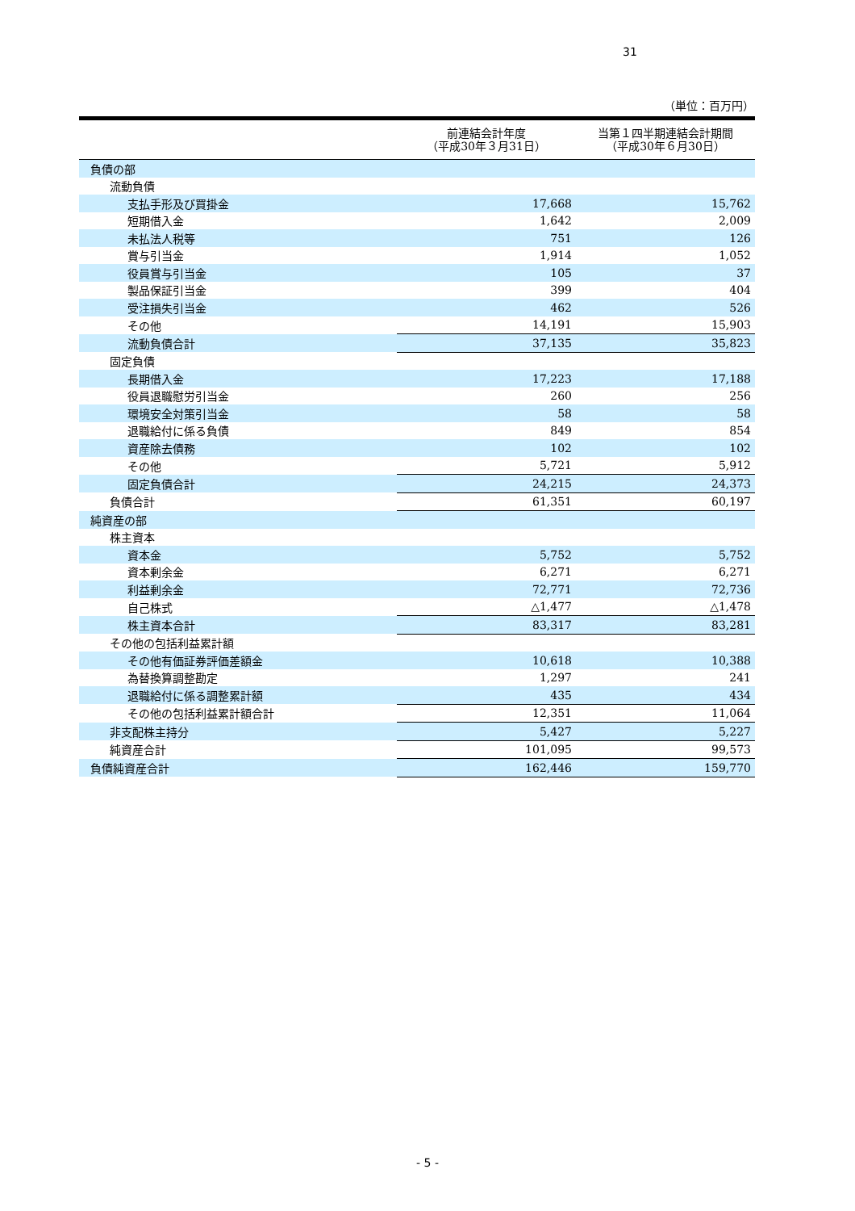31
（単位：百万円）
| | 前連結会計年度 （平成30年３月31日） | 当第１四半期連結会計期間 （平成30年６月30日） |
| --- | --- | --- |
| 負債の部 | | |
| 流動負債 | | |
| 支払手形及び買掛金 | 17,668 | 15,762 |
| 短期借入金 | 1,642 | 2,009 |
| 未払法人税等 | 751 | 126 |
| 賞与引当金 | 1,914 | 1,052 |
| 役員賞与引当金 | 105 | 37 |
| 製品保証引当金 | 399 | 404 |
| 受注損失引当金 | 462 | 526 |
| その他 | 14,191 | 15,903 |
| 流動負債合計 | 37,135 | 35,823 |
| 固定負債 | | |
| 長期借入金 | 17,223 | 17,188 |
| 役員退職慰労引当金 | 260 | 256 |
| 環境安全対策引当金 | 58 | 58 |
| 退職給付に係る負債 | 849 | 854 |
| 資産除去債務 | 102 | 102 |
| その他 | 5,721 | 5,912 |
| 固定負債合計 | 24,215 | 24,373 |
| 負債合計 | 61,351 | 60,197 |
| 純資産の部 | | |
| 株主資本 | | |
| 資本金 | 5,752 | 5,752 |
| 資本剰余金 | 6,271 | 6,271 |
| 利益剰余金 | 72,771 | 72,736 |
| 自己株式 | △1,477 | △1,478 |
| 株主資本合計 | 83,317 | 83,281 |
| その他の包括利益累計額 | | |
| その他有価証券評価差額金 | 10,618 | 10,388 |
| 為替換算調整勘定 | 1,297 | 241 |
| 退職給付に係る調整累計額 | 435 | 434 |
| その他の包括利益累計額合計 | 12,351 | 11,064 |
| 非支配株主持分 | 5,427 | 5,227 |
| 純資産合計 | 101,095 | 99,573 |
| 負債純資産合計 | 162,446 | 159,770 |
- 5 -